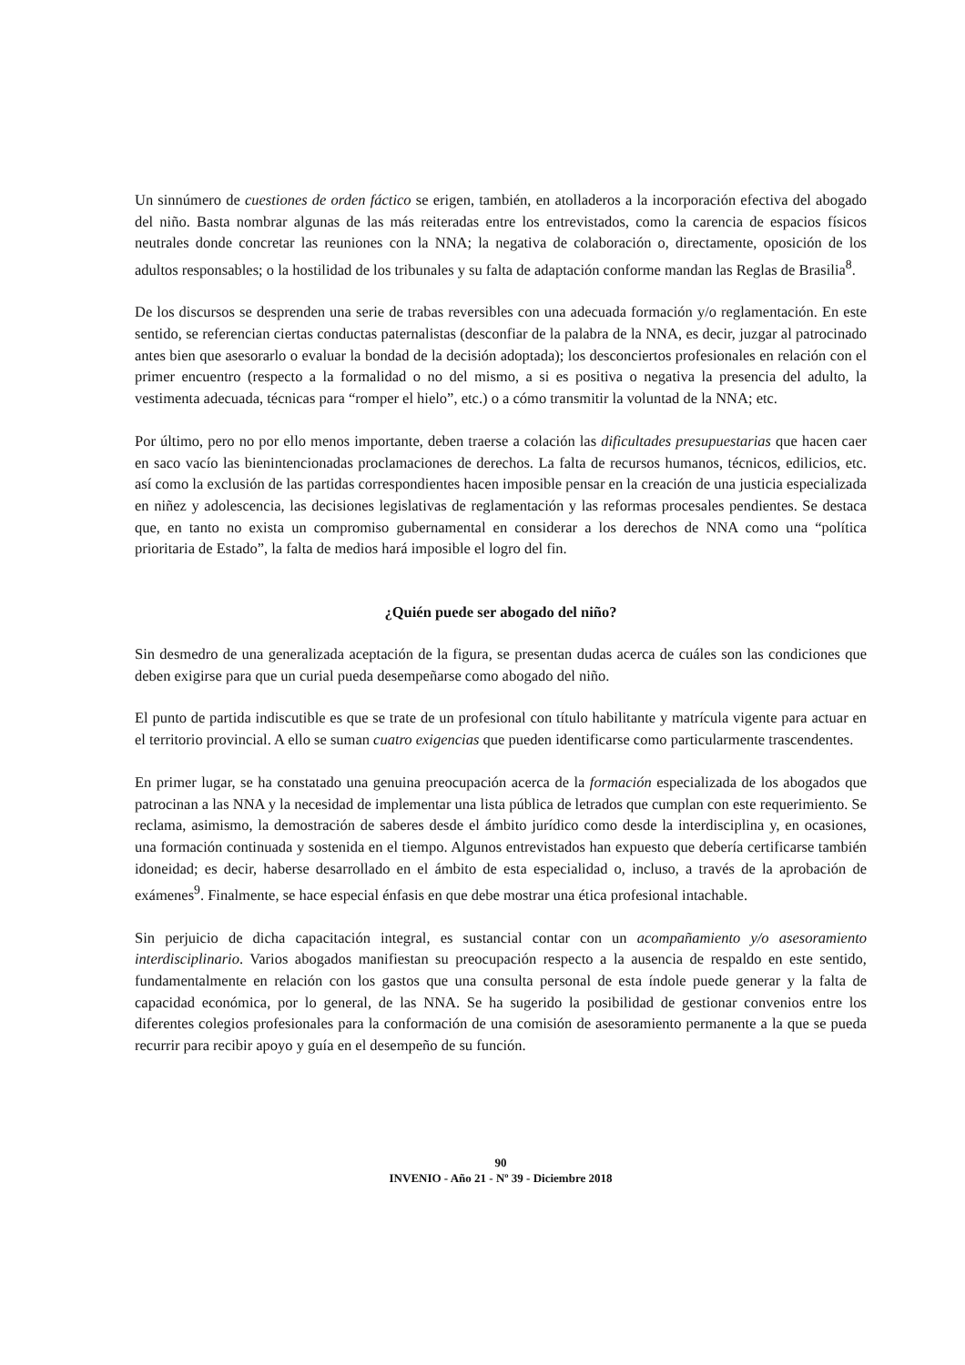Un sinnúmero de cuestiones de orden fáctico se erigen, también, en atolladeros a la incorporación efectiva del abogado del niño. Basta nombrar algunas de las más reiteradas entre los entrevistados, como la carencia de espacios físicos neutrales donde concretar las reuniones con la NNA; la negativa de colaboración o, directamente, oposición de los adultos responsables; o la hostilidad de los tribunales y su falta de adaptación conforme mandan las Reglas de Brasilia<sup>8</sup>.
De los discursos se desprenden una serie de trabas reversibles con una adecuada formación y/o reglamentación. En este sentido, se referencian ciertas conductas paternalistas (desconfiar de la palabra de la NNA, es decir, juzgar al patrocinado antes bien que asesorarlo o evaluar la bondad de la decisión adoptada); los desconciertos profesionales en relación con el primer encuentro (respecto a la formalidad o no del mismo, a si es positiva o negativa la presencia del adulto, la vestimenta adecuada, técnicas para “romper el hielo”, etc.) o a cómo transmitir la voluntad de la NNA; etc.
Por último, pero no por ello menos importante, deben traerse a colación las dificultades presupuestarias que hacen caer en saco vacío las bienintencionadas proclamaciones de derechos. La falta de recursos humanos, técnicos, edilicios, etc. así como la exclusión de las partidas correspondientes hacen imposible pensar en la creación de una justicia especializada en niñez y adolescencia, las decisiones legislativas de reglamentación y las reformas procesales pendientes. Se destaca que, en tanto no exista un compromiso gubernamental en considerar a los derechos de NNA como una “política prioritaria de Estado”, la falta de medios hará imposible el logro del fin.
¿Quién puede ser abogado del niño?
Sin desmedro de una generalizada aceptación de la figura, se presentan dudas acerca de cuáles son las condiciones que deben exigirse para que un curial pueda desempeñarse como abogado del niño.
El punto de partida indiscutible es que se trate de un profesional con título habilitante y matrícula vigente para actuar en el territorio provincial. A ello se suman cuatro exigencias que pueden identificarse como particularmente trascendentes.
En primer lugar, se ha constatado una genuina preocupación acerca de la formación especializada de los abogados que patrocinan a las NNA y la necesidad de implementar una lista pública de letrados que cumplan con este requerimiento. Se reclama, asimismo, la demostración de saberes desde el ámbito jurídico como desde la interdisciplina y, en ocasiones, una formación continuada y sostenida en el tiempo. Algunos entrevistados han expuesto que debería certificarse también idoneidad; es decir, haberse desarrollado en el ámbito de esta especialidad o, incluso, a través de la aprobación de exámenes<sup>9</sup>. Finalmente, se hace especial énfasis en que debe mostrar una ética profesional intachable.
Sin perjuicio de dicha capacitación integral, es sustancial contar con un acompañamiento y/o asesoramiento interdisciplinario. Varios abogados manifiestan su preocupación respecto a la ausencia de respaldo en este sentido, fundamentalmente en relación con los gastos que una consulta personal de esta índole puede generar y la falta de capacidad económica, por lo general, de las NNA. Se ha sugerido la posibilidad de gestionar convenios entre los diferentes colegios profesionales para la conformación de una comisión de asesoramiento permanente a la que se pueda recurrir para recibir apoyo y guía en el desempeño de su función.
90
INVENIO - Año 21 - Nº 39 - Diciembre 2018